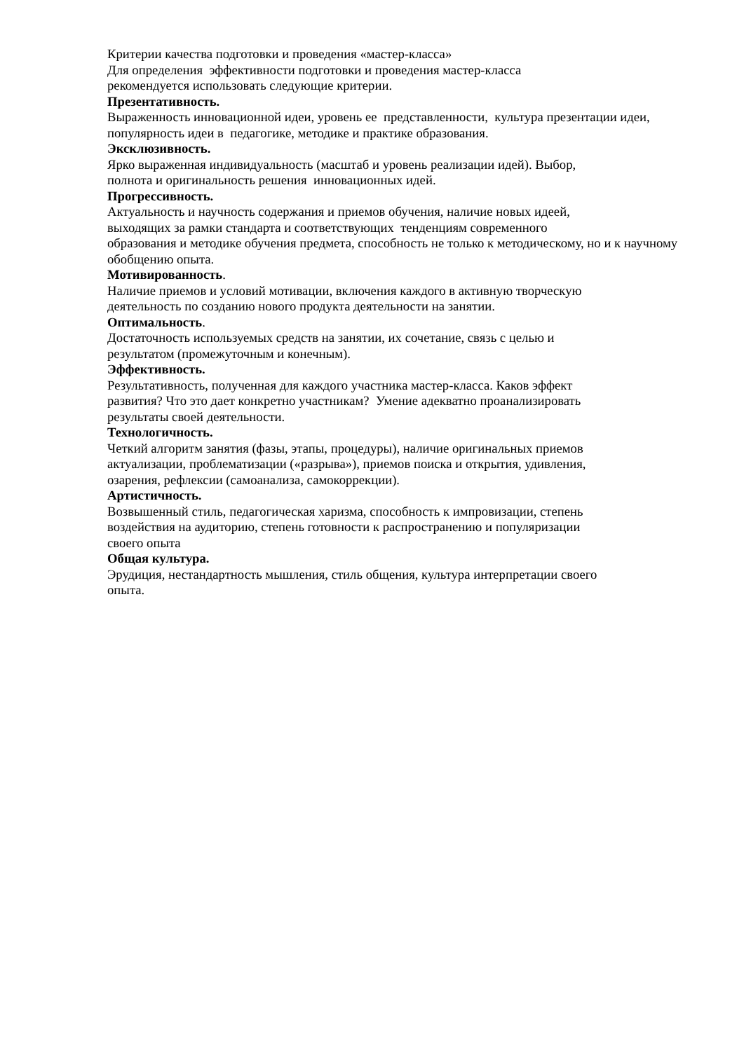Критерии качества подготовки и проведения «мастер-класса»
Для определения эффективности подготовки и проведения мастер-класса
рекомендуется использовать следующие критерии.
Презентативность.
Выраженность инновационной идеи, уровень ее представленности, культура презентации идеи, популярность идеи в педагогике, методике и практике образования.
Эксклюзивность.
Ярко выраженная индивидуальность (масштаб и уровень реализации идей). Выбор,
полнота и оригинальность решения инновационных идей.
Прогрессивность.
Актуальность и научность содержания и приемов обучения, наличие новых идеей,
выходящих за рамки стандарта и соответствующих тенденциям современного
образования и методике обучения предмета, способность не только к методическому, но и к научному обобщению опыта.
Мотивированность.
Наличие приемов и условий мотивации, включения каждого в активную творческую
деятельность по созданию нового продукта деятельности на занятии.
Оптимальность.
Достаточность используемых средств на занятии, их сочетание, связь с целью и
результатом (промежуточным и конечным).
Эффективность.
Результативность, полученная для каждого участника мастер-класса. Каков эффект
развития? Что это дает конкретно участникам? Умение адекватно проанализировать
результаты своей деятельности.
Технологичность.
Четкий алгоритм занятия (фазы, этапы, процедуры), наличие оригинальных приемов
актуализации, проблематизации («разрыва»), приемов поиска и открытия, удивления,
озарения, рефлексии (самоанализа, самокоррекции).
Артистичность.
Возвышенный стиль, педагогическая харизма, способность к импровизации, степень
воздействия на аудиторию, степень готовности к распространению и популяризации
своего опыта
Общая культура.
Эрудиция, нестандартность мышления, стиль общения, культура интерпретации своего
опыта.